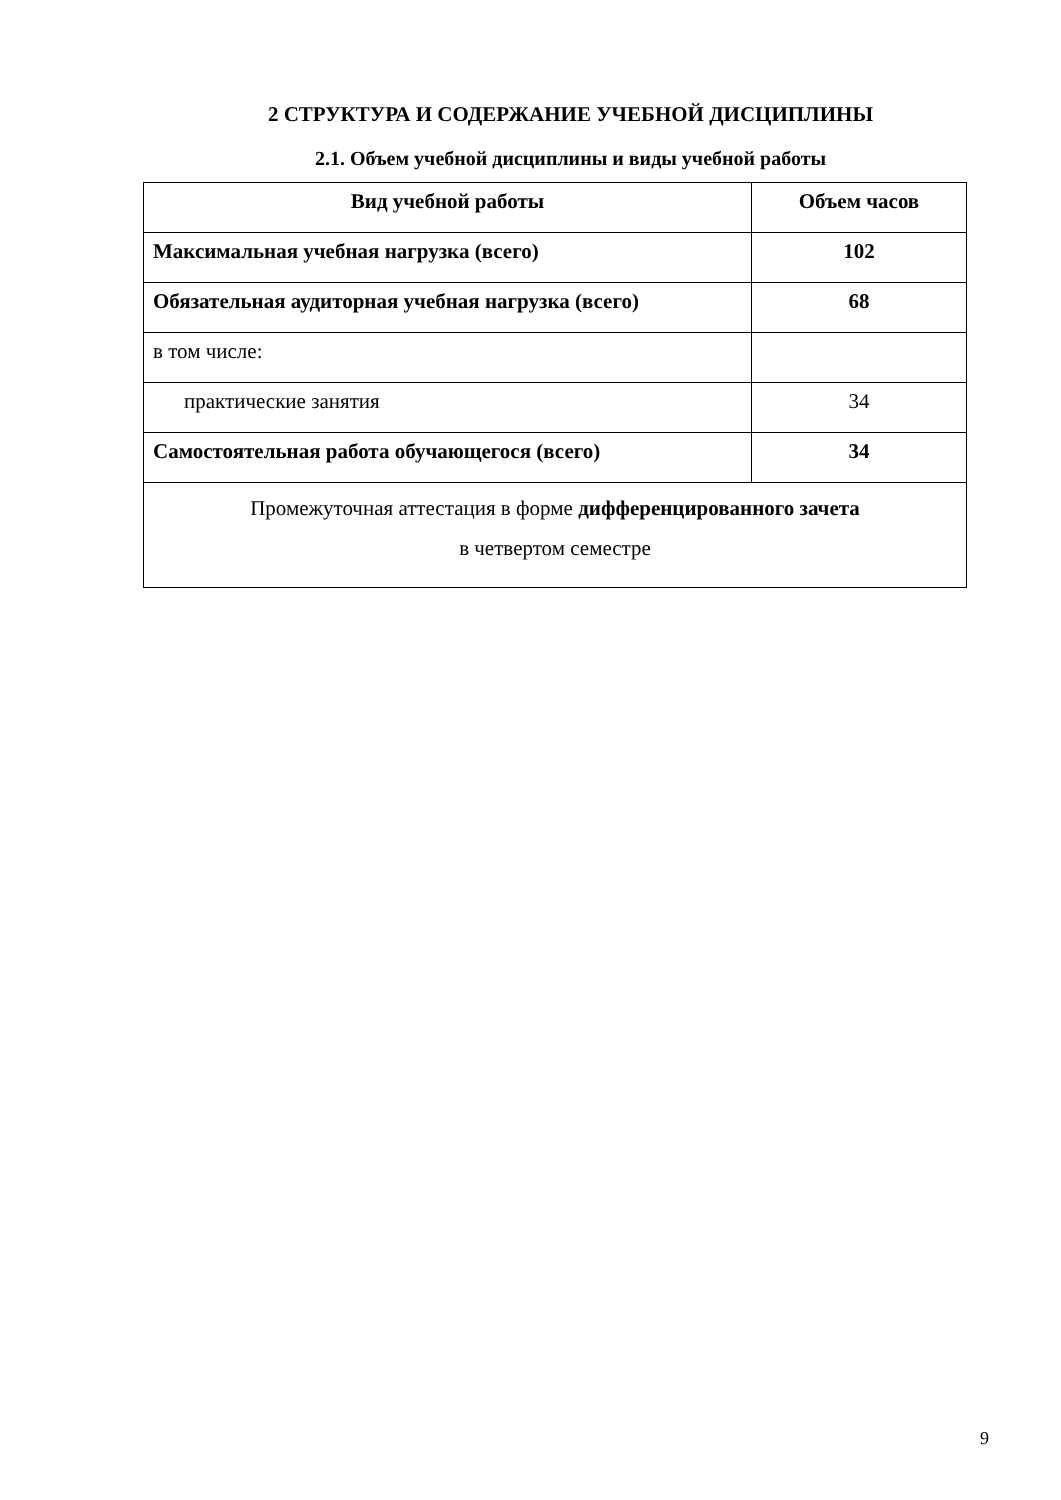2 СТРУКТУРА И СОДЕРЖАНИЕ УЧЕБНОЙ ДИСЦИПЛИНЫ
2.1. Объем учебной дисциплины и виды учебной работы
| Вид учебной работы | Объем часов |
| --- | --- |
| Максимальная учебная нагрузка (всего) | 102 |
| Обязательная аудиторная учебная нагрузка (всего) | 68 |
| в том числе: | |
| практические занятия | 34 |
| Самостоятельная работа обучающегося (всего) | 34 |
| Промежуточная аттестация в форме дифференцированного зачета в четвертом семестре | |
9